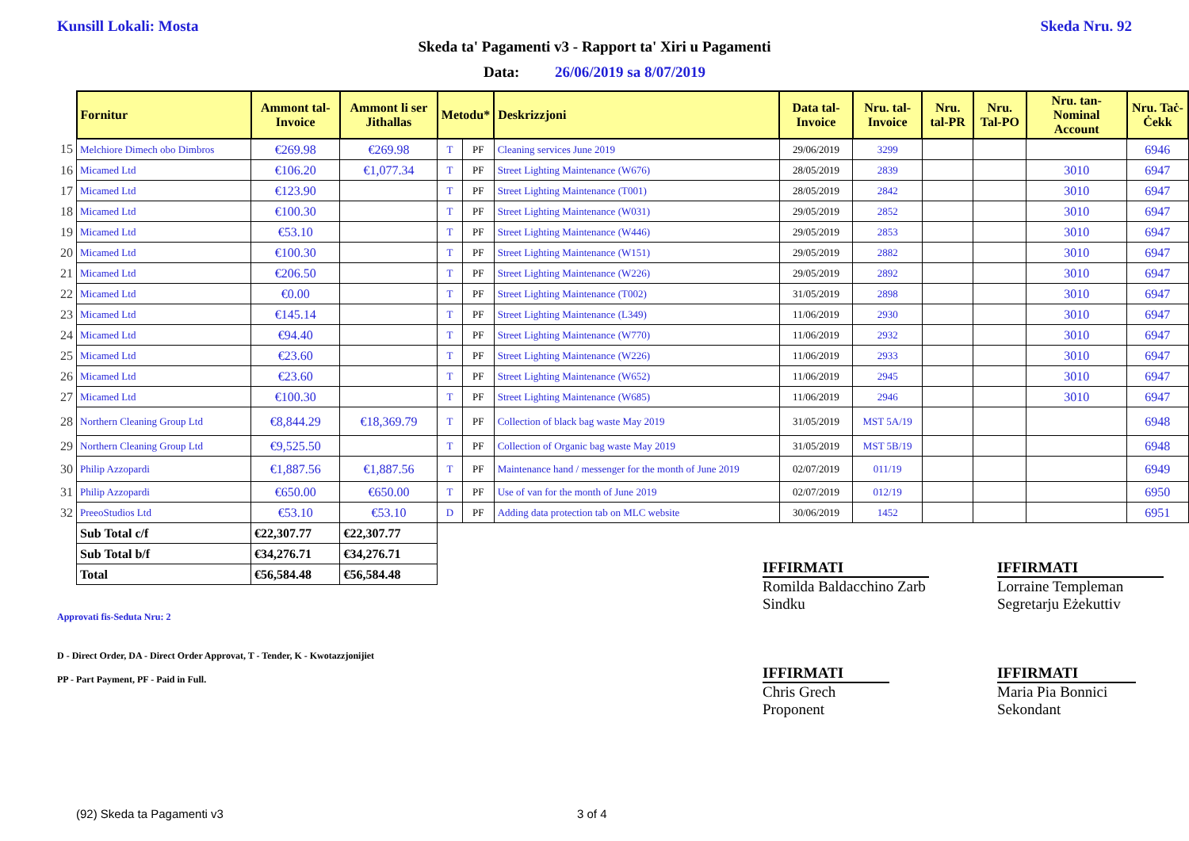Kunsill Lokali: Mosta Skeda Nru. 92
Skeda ta' Pagamenti v3 - Rapport ta' Xiri u Pagamenti
Data: 26/06/2019 sa 8/07/2019
| | Fornitur | Ammont tal-Invoice | Ammont li ser Jithallas | Metodu* | | Deskrizzjoni | Data tal-Invoice | Nru. tal-Invoice | Nru. tal-PR | Nru. Tal-PO | Nru. tan-Nominal Account | Nru. Taċ-Ċekk |
| 15 | Melchiore Dimech obo Dimbros | €269.98 | €269.98 | T | PF | Cleaning services June 2019 | 29/06/2019 | 3299 | | | | 6946 |
| 16 | Micamed Ltd | €106.20 | €1,077.34 | T | PF | Street Lighting Maintenance (W676) | 28/05/2019 | 2839 | | | 3010 | 6947 |
| 17 | Micamed Ltd | €123.90 | | T | PF | Street Lighting Maintenance (T001) | 28/05/2019 | 2842 | | | 3010 | 6947 |
| 18 | Micamed Ltd | €100.30 | | T | PF | Street Lighting Maintenance (W031) | 29/05/2019 | 2852 | | | 3010 | 6947 |
| 19 | Micamed Ltd | €53.10 | | T | PF | Street Lighting Maintenance (W446) | 29/05/2019 | 2853 | | | 3010 | 6947 |
| 20 | Micamed Ltd | €100.30 | | T | PF | Street Lighting Maintenance (W151) | 29/05/2019 | 2882 | | | 3010 | 6947 |
| 21 | Micamed Ltd | €206.50 | | T | PF | Street Lighting Maintenance (W226) | 29/05/2019 | 2892 | | | 3010 | 6947 |
| 22 | Micamed Ltd | €0.00 | | T | PF | Street Lighting Maintenance (T002) | 31/05/2019 | 2898 | | | 3010 | 6947 |
| 23 | Micamed Ltd | €145.14 | | T | PF | Street Lighting Maintenance (L349) | 11/06/2019 | 2930 | | | 3010 | 6947 |
| 24 | Micamed Ltd | €94.40 | | T | PF | Street Lighting Maintenance (W770) | 11/06/2019 | 2932 | | | 3010 | 6947 |
| 25 | Micamed Ltd | €23.60 | | T | PF | Street Lighting Maintenance (W226) | 11/06/2019 | 2933 | | | 3010 | 6947 |
| 26 | Micamed Ltd | €23.60 | | T | PF | Street Lighting Maintenance (W652) | 11/06/2019 | 2945 | | | 3010 | 6947 |
| 27 | Micamed Ltd | €100.30 | | T | PF | Street Lighting Maintenance (W685) | 11/06/2019 | 2946 | | | 3010 | 6947 |
| 28 | Northern Cleaning Group Ltd | €8,844.29 | €18,369.79 | T | PF | Collection of black bag waste May 2019 | 31/05/2019 | MST 5A/19 | | | | 6948 |
| 29 | Northern Cleaning Group Ltd | €9,525.50 | | T | PF | Collection of Organic bag waste May 2019 | 31/05/2019 | MST 5B/19 | | | | 6948 |
| 30 | Philip Azzopardi | €1,887.56 | €1,887.56 | T | PF | Maintenance hand / messenger for the month of June 2019 | 02/07/2019 | 011/19 | | | | 6949 |
| 31 | Philip Azzopardi | €650.00 | €650.00 | T | PF | Use of van for the month of June 2019 | 02/07/2019 | 012/19 | | | | 6950 |
| 32 | PreeoStudios Ltd | €53.10 | €53.10 | D | PF | Adding data protection tab on MLC website | 30/06/2019 | 1452 | | | | 6951 |
| | Sub Total c/f | €22,307.77 | €22,307.77 | | | | | | | | | |
| | Sub Total b/f | €34,276.71 | €34,276.71 | | | | | | | | | |
| | Total | €56,584.48 | €56,584.48 | | | | | | | | | |
IFFIRMATI
Romilda Baldacchino Zarb
Sindku
IFFIRMATI
Lorraine Templeman
Segretarju Eżekuttiv
IFFIRMATI
Chris Grech
Proponent
IFFIRMATI
Maria Pia Bonnici
Sekondant
Approvati fis-Seduta Nru: 2
D - Direct Order, DA - Direct Order Approvat, T - Tender, K - Kwotazzjonijiet
PP - Part Payment, PF - Paid in Full.
(92) Skeda ta Pagamenti v3 3 of 4